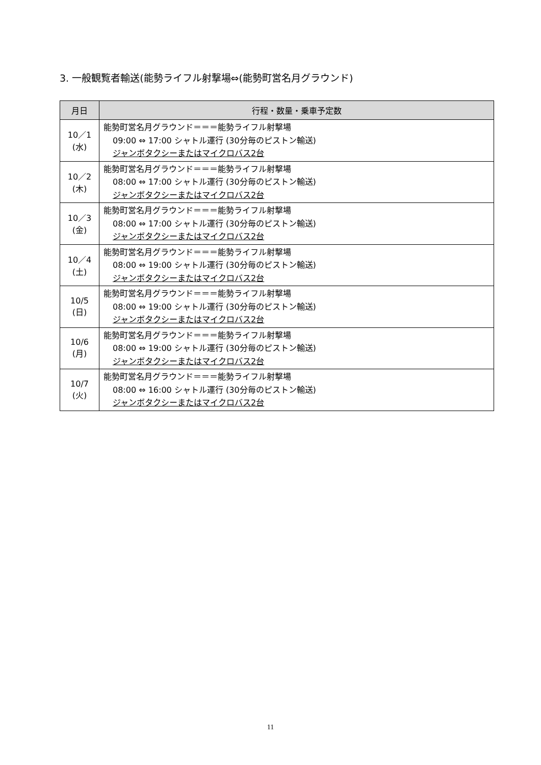3. 一般観覧者輸送(能勢ライフル射撃場⇔(能勢町営名月グラウンド)
| 月日 | 行程・数量・乗車予定数 |
| --- | --- |
| 10／1 (水) | 能勢町営名月グラウンド＝＝＝能勢ライフル射撃場 09:00 ⇔ 17:00 シャトル運行 (30分毎のピストン輸送) ジャンボタクシーまたはマイクロバス2台 |
| 10／2 (木) | 能勢町営名月グラウンド＝＝＝能勢ライフル射撃場 08:00 ⇔ 17:00 シャトル運行 (30分毎のピストン輸送) ジャンボタクシーまたはマイクロバス2台 |
| 10／3 (金) | 能勢町営名月グラウンド＝＝＝能勢ライフル射撃場 08:00 ⇔ 17:00 シャトル運行 (30分毎のピストン輸送) ジャンボタクシーまたはマイクロバス2台 |
| 10／4 (土) | 能勢町営名月グラウンド＝＝＝能勢ライフル射撃場 08:00 ⇔ 19:00 シャトル運行 (30分毎のピストン輸送) ジャンボタクシーまたはマイクロバス2台 |
| 10/5 (日) | 能勢町営名月グラウンド＝＝＝能勢ライフル射撃場 08:00 ⇔ 19:00 シャトル運行 (30分毎のピストン輸送) ジャンボタクシーまたはマイクロバス2台 |
| 10/6 (月) | 能勢町営名月グラウンド＝＝＝能勢ライフル射撃場 08:00 ⇔ 19:00 シャトル運行 (30分毎のピストン輸送) ジャンボタクシーまたはマイクロバス2台 |
| 10/7 (火) | 能勢町営名月グラウンド＝＝＝能勢ライフル射撃場 08:00 ⇔ 16:00 シャトル運行 (30分毎のピストン輸送) ジャンボタクシーまたはマイクロバス2台 |
11